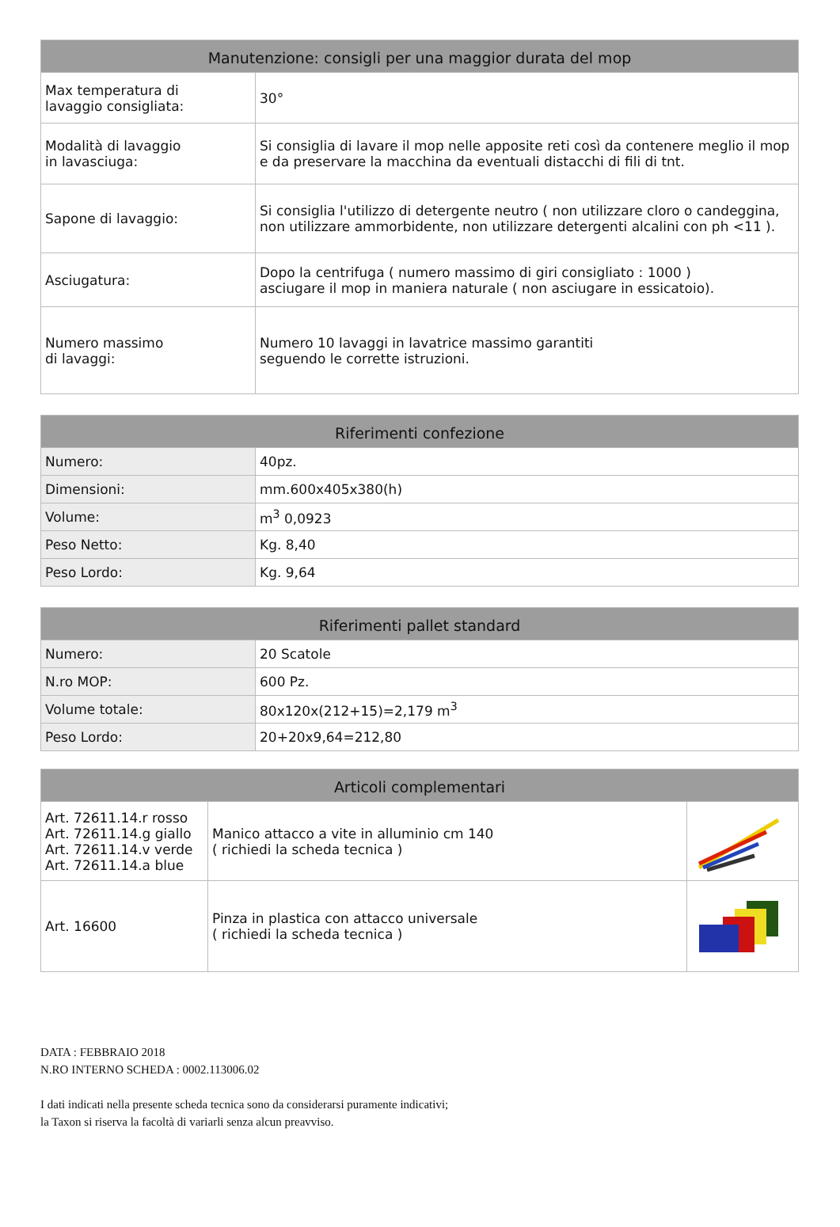| Manutenzione: consigli per una maggior durata del mop | |
| --- | --- |
| Max temperatura di lavaggio consigliata: | 30° |
| Modalità di lavaggio in lavasciuga: | Si consiglia di lavare il mop nelle apposite reti così da contenere meglio il mop e da preservare la macchina da eventuali distacchi di fili di tnt. |
| Sapone di lavaggio: | Si consiglia l'utilizzo di detergente neutro ( non utilizzare cloro o candeggina, non utilizzare ammorbidente, non utilizzare detergenti alcalini con ph <11 ). |
| Asciugatura: | Dopo la centrifuga ( numero massimo di giri consigliato : 1000 ) asciugare il mop in maniera naturale ( non asciugare in essicatoio). |
| Numero massimo di lavaggi: | Numero 10 lavaggi in lavatrice massimo garantiti seguendo le corrette istruzioni. |
| Riferimenti confezione | |
| --- | --- |
| Numero: | 40pz. |
| Dimensioni: | mm.600x405x380(h) |
| Volume: | m<sup>3</sup> 0,0923 |
| Peso Netto: | Kg. 8,40 |
| Peso Lordo: | Kg. 9,64 |
| Riferimenti pallet standard | |
| --- | --- |
| Numero: | 20 Scatole |
| N.ro MOP: | 600 Pz. |
| Volume totale: | 80x120x(212+15)=2,179 m<sup>3</sup> |
| Peso Lordo: | 20+20x9,64=212,80 |
| Articoli complementari | | |
| --- | --- | --- |
| Art. 72611.14.r rosso Art. 72611.14.g giallo Art. 72611.14.v verde Art. 72611.14.a blue | Manico attacco a vite in alluminio cm 140 ( richiedi la scheda tecnica ) | |
| Art. 16600 | Pinza in plastica con attacco universale ( richiedi la scheda tecnica ) | |
DATA : FEBBRAIO 2018
N.RO INTERNO SCHEDA : 0002.113006.02
I dati indicati nella presente scheda tecnica sono da considerarsi puramente indicativi;
la Taxon si riserva la facoltà di variarli senza alcun preavviso.